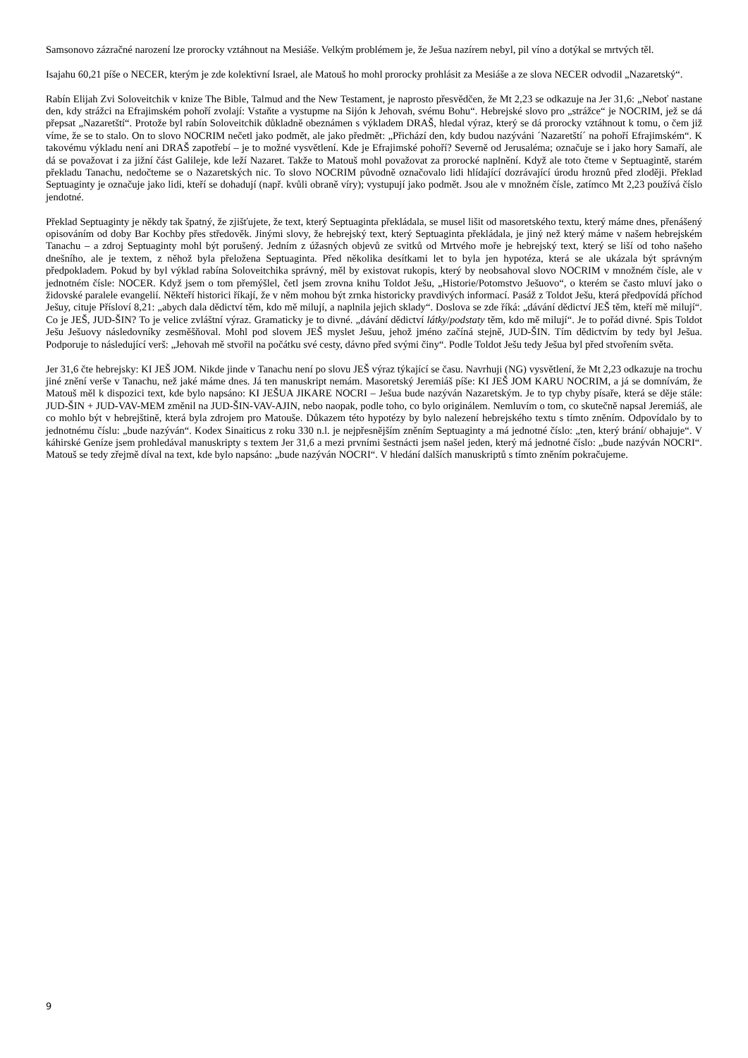Samsonovo zázračné narození lze prorocky vztáhnout na Mesiáše. Velkým problémem je, že Ješua nazírem nebyl, pil víno a dotýkal se mrtvých těl.
Isajahu 60,21 píše o NECER, kterým je zde kolektivní Israel, ale Matouš ho mohl prorocky prohlásit za Mesiáše a ze slova NECER odvodil „Nazaretský“.
Rabín Elijah Zvi Soloveitchik v knize The Bible, Talmud and the New Testament, je naprosto přesvědčen, že Mt 2,23 se odkazuje na Jer 31,6: „Neboť nastane den, kdy strážci na Efrajimském pohoří zvolají: Vstaňte a vystupme na Sijón k Jehovah, svému Bohu“. Hebrejské slovo pro „strážce“ je NOCRIM, jež se dá přepsat „Nazaretští“. Protože byl rabín Soloveitchik důkladně obeznámen s výkladem DRAŠ, hledal výraz, který se dá prorocky vztáhnout k tomu, o čem již víme, že se to stalo. On to slovo NOCRIM nečetl jako podmět, ale jako předmět: „Přichází den, kdy budou nazýváni ´Nazaretští´ na pohoří Efrajimském“. K takovému výkladu není ani DRAŠ zapotřebí – je to možné vysvětlení. Kde je Efrajimské pohoří? Severně od Jerusaléma; označuje se i jako hory Samaří, ale dá se považovat i za jižní část Galileje, kde leží Nazaret. Takže to Matouš mohl považovat za prorocké naplnění. Když ale toto čteme v Septuagintě, starém překladu Tanachu, nedočteme se o Nazaretských nic. To slovo NOCRIM původně označovalo lidi hlídající dozrávající úrodu hroznů před zloději. Překlad Septuaginty je označuje jako lidi, kteří se dohadují (např. kvůli obraně víry); vystupují jako podmět. Jsou ale v množném čísle, zatímco Mt 2,23 používá číslo jendotné.
Překlad Septuaginty je někdy tak špatný, že zjišťujete, že text, který Septuaginta překládala, se musel lišit od masoretského textu, který máme dnes, přenášený opisováním od doby Bar Kochby přes středověk. Jinými slovy, že hebrejský text, který Septuaginta překládala, je jiný než který máme v našem hebrejském Tanachu – a zdroj Septuaginty mohl být porušený. Jedním z úžasných objevů ze svitků od Mrtvého moře je hebrejský text, který se liší od toho našeho dnešního, ale je textem, z něhož byla přeložena Septuaginta. Před několika desítkami let to byla jen hypotéza, která se ale ukázala být správným předpokladem. Pokud by byl výklad rabína Soloveitchika správný, měl by existovat rukopis, který by neobsahoval slovo NOCRIM v množném čísle, ale v jednotném čísle: NOCER. Když jsem o tom přemýšlel, četl jsem zrovna knihu Toldot Ješu, „Historie/Potomstvo Ješuovo“, o kterém se často mluví jako o židovské paralele evangelií. Někteří historici říkají, že v něm mohou být zrnka historicky pravdivých informací. Pasáž z Toldot Ješu, která předpovídá příchod Ješuy, cituje Přísloví 8,21: „abych dala dědictví těm, kdo mě milují, a naplnila jejich sklady“. Doslova se zde říká: „dávání dědictví JEŠ těm, kteří mě milují“. Co je JEŠ, JUD-ŠIN? To je velice zvláštní výraz. Gramaticky je to divné. „dávání dědictví látky/podstaty těm, kdo mě milují“. Je to pořád divné. Spis Toldot Ješu Ješuovy následovníky zesměšňoval. Mohl pod slovem JEŠ myslet Ješuu, jehož jméno začíná stejně, JUD-ŠIN. Tím dědictvím by tedy byl Ješua. Podporuje to následující verš: „Jehovah mě stvořil na počátku své cesty, dávno před svými činy“. Podle Toldot Ješu tedy Ješua byl před stvořením světa.
Jer 31,6 čte hebrejsky: KI JEŠ JOM. Nikde jinde v Tanachu není po slovu JEŠ výraz týkající se času. Navrhuji (NG) vysvětlení, že Mt 2,23 odkazuje na trochu jiné znění verše v Tanachu, než jaké máme dnes. Já ten manuskript nemám. Masoretský Jeremiáš píše: KI JEŠ JOM KARU NOCRIM, a já se domnívám, že Matouš měl k dispozici text, kde bylo napsáno: KI JEŠUA JIKARE NOCRI – Ješua bude nazýván Nazaretským. Je to typ chyby písaře, která se děje stále: JUD-ŠIN + JUD-VAV-MEM změnil na JUD-ŠIN-VAV-AJIN, nebo naopak, podle toho, co bylo originálem. Nemluvím o tom, co skutečně napsal Jeremiáš, ale co mohlo být v hebrejštině, která byla zdrojem pro Matouše. Důkazem této hypotézy by bylo nalezení hebrejského textu s tímto zněním. Odpovídalo by to jednotnému číslu: „bude nazýván“. Kodex Sinaiticus z roku 330 n.l. je nejpřesnějším zněním Septuaginty a má jednotné číslo: „ten, který brání/ obhajuje“. V káhirské Geníze jsem prohledával manuskripty s textem Jer 31,6 a mezi prvními šestnácti jsem našel jeden, který má jednotné číslo: „bude nazýván NOCRI“. Matouš se tedy zřejmě díval na text, kde bylo napsáno: „bude nazýván NOCRI“. V hledání dalších manuskriptů s tímto zněním pokračujeme.
9